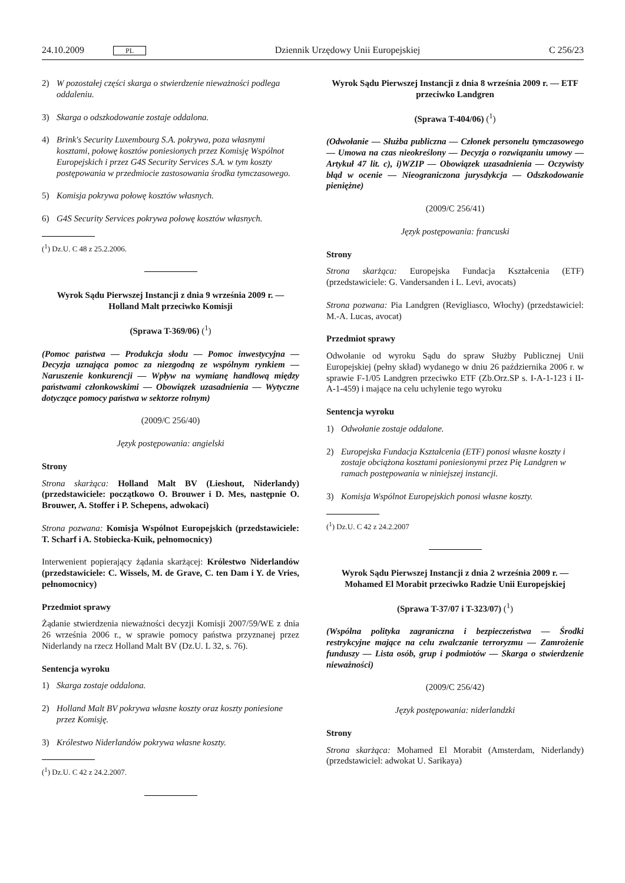24.10.2009 PL Dziennik Urzędowy Unii Europejskiej C 256/23
2) W pozostałej części skarga o stwierdzenie nieważności podlega oddaleniu.
3) Skarga o odszkodowanie zostaje oddalona.
4) Brink's Security Luxembourg S.A. pokrywa, poza własnymi kosztami, połowę kosztów poniesionych przez Komisję Wspólnot Europejskich i przez G4S Security Services S.A. w tym koszty postępowania w przedmiocie zastosowania środka tymczasowego.
5) Komisja pokrywa połowę kosztów własnych.
6) G4S Security Services pokrywa połowę kosztów własnych.
(<sup>1</sup>) Dz.U. C 48 z 25.2.2006.
Wyrok Sądu Pierwszej Instancji z dnia 9 września 2009 r. — Holland Malt przeciwko Komisji
(Sprawa T-369/06) (<sup>1</sup>)
(Pomoc państwa — Produkcja słodu — Pomoc inwestycyjna — Decyzja uznająca pomoc za niezgodną ze wspólnym rynkiem — Naruszenie konkurencji — Wpływ na wymianę handlową między państwami członkowskimi — Obowiązek uzasadnienia — Wytyczne dotyczące pomocy państwa w sektorze rolnym)
(2009/C 256/40)
Język postępowania: angielski
Strony
Strona skarżąca: Holland Malt BV (Lieshout, Niderlandy) (przedstawiciele: początkowo O. Brouwer i D. Mes, następnie O. Brouwer, A. Stoffer i P. Schepens, adwokaci)
Strona pozwana: Komisja Wspólnot Europejskich (przedstawiciele: T. Scharf i A. Stobiecka-Kuik, pełnomocnicy)
Interwenient popierający żądania skarżącej: Królestwo Niderlandów (przedstawiciele: C. Wissels, M. de Grave, C. ten Dam i Y. de Vries, pełnomocnicy)
Przedmiot sprawy
Żądanie stwierdzenia nieważności decyzji Komisji 2007/59/WE z dnia 26 września 2006 r., w sprawie pomocy państwa przyznanej przez Niderlandy na rzecz Holland Malt BV (Dz.U. L 32, s. 76).
Sentencja wyroku
1) Skarga zostaje oddalona.
2) Holland Malt BV pokrywa własne koszty oraz koszty poniesione przez Komisję.
3) Królestwo Niderlandów pokrywa własne koszty.
(<sup>1</sup>) Dz.U. C 42 z 24.2.2007.
Wyrok Sądu Pierwszej Instancji z dnia 8 września 2009 r. — ETF przeciwko Landgren
(Sprawa T-404/06) (<sup>1</sup>)
(Odwołanie — Służba publiczna — Członek personelu tymczasowego — Umowa na czas nieokreślony — Decyzja o rozwiązaniu umowy — Artykuł 47 lit. c), i)WZIP — Obowiązek uzasadnienia — Oczywisty błąd w ocenie — Nieograniczona jurysdykcja — Odszkodowanie pieniężne)
(2009/C 256/41)
Język postępowania: francuski
Strony
Strona skarżąca: Europejska Fundacja Kształcenia (ETF) (przedstawiciele: G. Vandersanden i L. Levi, avocats)
Strona pozwana: Pia Landgren (Revigliasco, Włochy) (przedstawiciel: M.-A. Lucas, avocat)
Przedmiot sprawy
Odwołanie od wyroku Sądu do spraw Służby Publicznej Unii Europejskiej (pełny skład) wydanego w dniu 26 października 2006 r. w sprawie F-1/05 Landgren przeciwko ETF (Zb.Orz.SP s. I-A-1-123 i II-A-1-459) i mające na celu uchylenie tego wyroku
Sentencja wyroku
1) Odwołanie zostaje oddalone.
2) Europejska Fundacja Kształcenia (ETF) ponosi własne koszty i zostaje obciążona kosztami poniesionymi przez Pię Landgren w ramach postępowania w niniejszej instancji.
3) Komisja Wspólnot Europejskich ponosi własne koszty.
(<sup>1</sup>) Dz.U. C 42 z 24.2.2007
Wyrok Sądu Pierwszej Instancji z dnia 2 września 2009 r. — Mohamed El Morabit przeciwko Radzie Unii Europejskiej
(Sprawa T-37/07 i T-323/07) (<sup>1</sup>)
(Wspólna polityka zagraniczna i bezpieczeństwa — Środki restrykcyjne mające na celu zwalczanie terroryzmu — Zamrożenie funduszy — Lista osób, grup i podmiotów — Skarga o stwierdzenie nieważności)
(2009/C 256/42)
Język postępowania: niderlandzki
Strony
Strona skarżąca: Mohamed El Morabit (Amsterdam, Niderlandy) (przedstawiciel: adwokat U. Sarikaya)